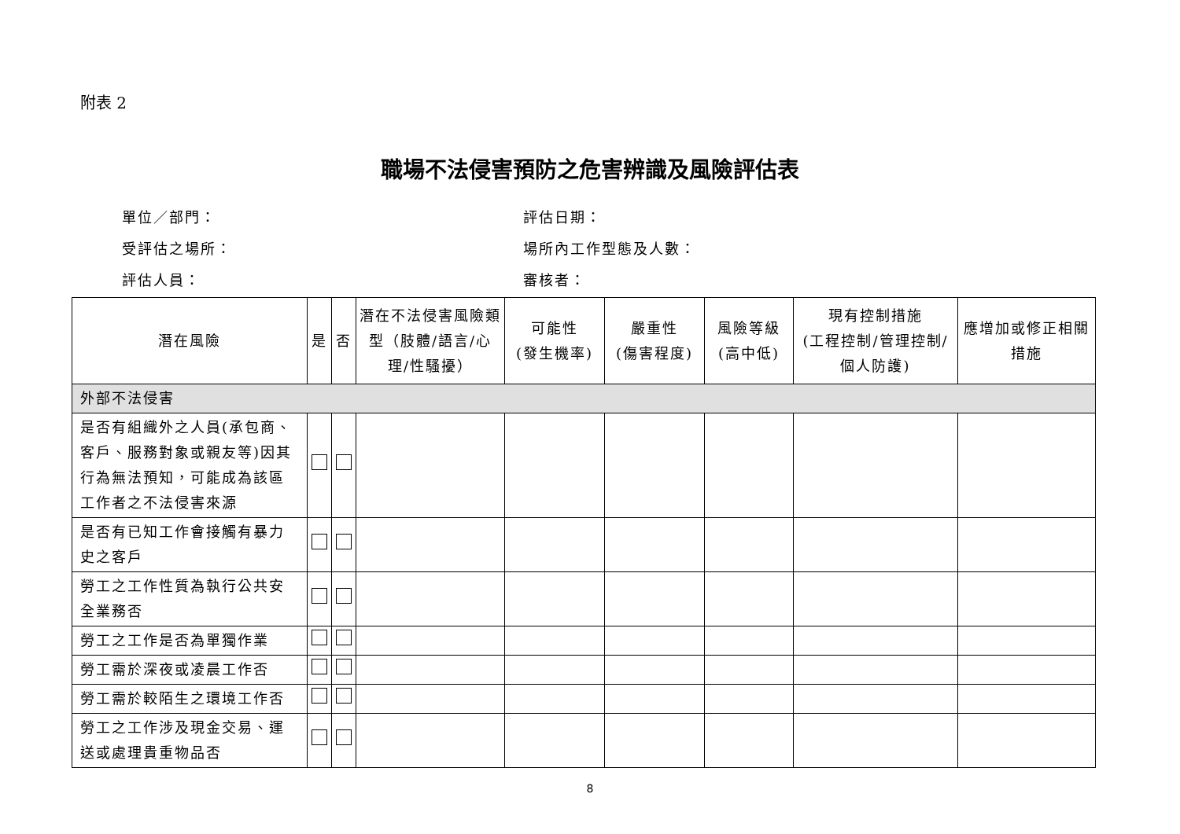附表 2
職場不法侵害預防之危害辨識及風險評估表
單位／部門：
評估日期：
受評估之場所：
場所內工作型態及人數：
評估人員：
審核者：
| 潛在風險 | 是 | 否 | 潛在不法侵害風險類型（肢體/語言/心理/性騷擾） | 可能性 (發生機率) | 嚴重性 (傷害程度) | 風險等級 (高中低) | 現有控制措施 (工程控制/管理控制/個人防護) | 應增加或修正相關措施 |
| --- | --- | --- | --- | --- | --- | --- | --- | --- |
| 外部不法侵害 | | | | | | | | |
| 是否有組織外之人員(承包商、客戶、服務對象或親友等)因其行為無法預知，可能成為該區工作者之不法侵害來源 | | | | | | | | |
| 是否有已知工作會接觸有暴力史之客戶 | | | | | | | | |
| 勞工之工作性質為執行公共安全業務否 | | | | | | | | |
| 勞工之工作是否為單獨作業 | | | | | | | | |
| 勞工需於深夜或凌晨工作否 | | | | | | | | |
| 勞工需於較陌生之環境工作否 | | | | | | | | |
| 勞工之工作涉及現金交易、運送或處理貴重物品否 | | | | | | | | |
8